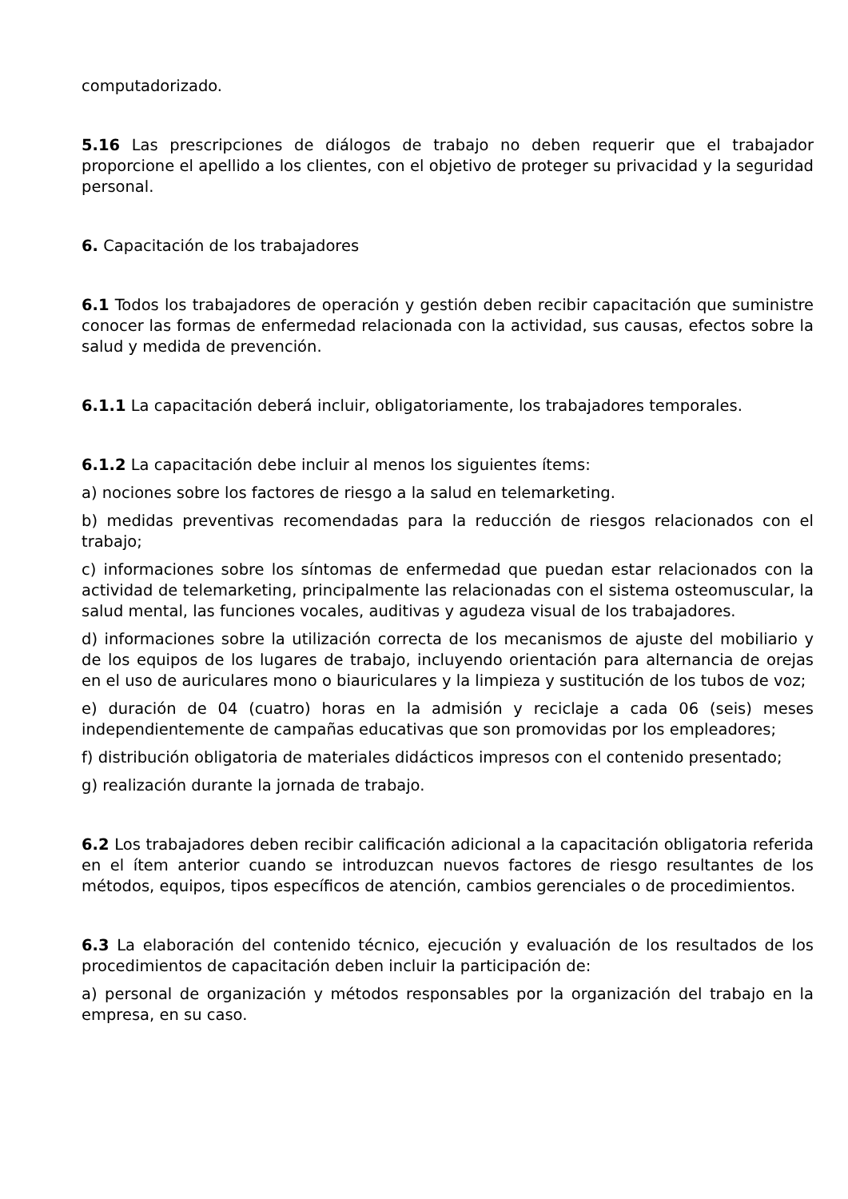computadorizado.
5.16 Las prescripciones de diálogos de trabajo no deben requerir que el trabajador proporcione el apellido a los clientes, con el objetivo de proteger su privacidad y la seguridad personal.
6. Capacitación de los trabajadores
6.1 Todos los trabajadores de operación y gestión deben recibir capacitación que suministre conocer las formas de enfermedad relacionada con la actividad, sus causas, efectos sobre la salud y medida de prevención.
6.1.1 La capacitación deberá incluir, obligatoriamente, los trabajadores temporales.
6.1.2 La capacitación debe incluir al menos los siguientes ítems:
a) nociones sobre los factores de riesgo a la salud en telemarketing.
b) medidas preventivas recomendadas para la reducción de riesgos relacionados con el trabajo;
c) informaciones sobre los síntomas de enfermedad que puedan estar relacionados con la actividad de telemarketing, principalmente las relacionadas con el sistema osteomuscular, la salud mental, las funciones vocales, auditivas y agudeza visual de los trabajadores.
d) informaciones sobre la utilización correcta de los mecanismos de ajuste del mobiliario y de los equipos de los lugares de trabajo, incluyendo orientación para alternancia de orejas en el uso de auriculares mono o biauriculares y la limpieza y sustitución de los tubos de voz;
e) duración de 04 (cuatro) horas en la admisión y reciclaje a cada 06 (seis) meses independientemente de campañas educativas que son promovidas por los empleadores;
f) distribución obligatoria de materiales didácticos impresos con el contenido presentado;
g) realización durante la jornada de trabajo.
6.2 Los trabajadores deben recibir calificación adicional a la capacitación obligatoria referida en el ítem anterior cuando se introduzcan nuevos factores de riesgo resultantes de los métodos, equipos, tipos específicos de atención, cambios gerenciales o de procedimientos.
6.3 La elaboración del contenido técnico, ejecución y evaluación de los resultados de los procedimientos de capacitación deben incluir la participación de:
a) personal de organización y métodos responsables por la organización del trabajo en la empresa, en su caso.